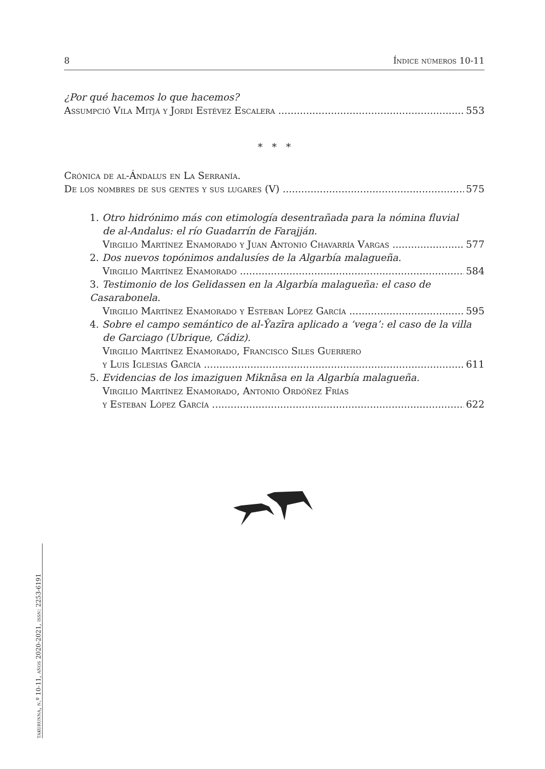8 Índice números 10-11
¿Por qué hacemos lo que hacemos?
Assumpció Vila Mitjà y Jordi Estévez Escalera 553
* * *
Crónica de al-Ándalus en La Serranía.
De los nombres de sus gentes y sus lugares (V) 575
1. Otro hidrónimo más con etimología desentrañada para la nómina fluvial
de al-Andalus: el río Guadarrín de Farajján.
Virgilio Martínez Enamorado y Juan Antonio Chavarría Vargas 577
2. Dos nuevos topónimos andalusíes de la Algarbía malagueña.
Virgilio Martínez Enamorado 584
3. Testimonio de los Gelidassen en la Algarbía malagueña: el caso de Casarabonela.
Virgilio Martínez Enamorado y Esteban López García 595
4. Sobre el campo semántico de al-Ŷazīra aplicado a ‘vega’: el caso de la villa
de Garciago (Ubrique, Cádiz).
Virgilio Martínez Enamorado, Francisco Siles Guerrero
y Luis Iglesias García 611
5. Evidencias de los imaziguen Miknāsa en la Algarbía malagueña.
Virgilio Martínez Enamorado, Antonio Ordóñez Frías
y Esteban López García 622
takurunna, n.º 10-11, años 2020-2021, issn: 2253-6191